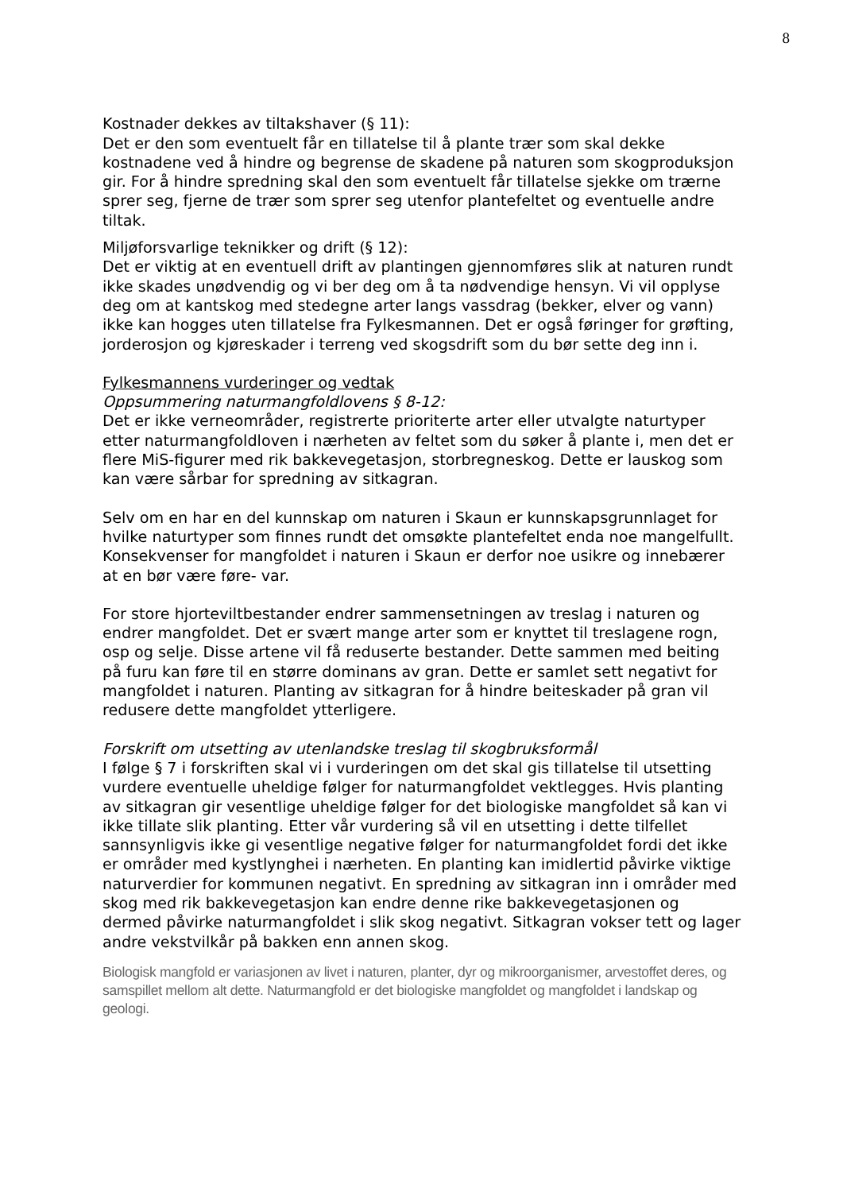8
Kostnader dekkes av tiltakshaver (§ 11):
Det er den som eventuelt får en tillatelse til å plante trær som skal dekke kostnadene ved å hindre og begrense de skadene på naturen som skogproduksjon gir. For å hindre spredning skal den som eventuelt får tillatelse sjekke om trærne sprer seg, fjerne de trær som sprer seg utenfor plantefeltet og eventuelle andre tiltak.
Miljøforsvarlige teknikker og drift (§ 12):
Det er viktig at en eventuell drift av plantingen gjennomføres slik at naturen rundt ikke skades unødvendig og vi ber deg om å ta nødvendige hensyn. Vi vil opplyse deg om at kantskog med stedegne arter langs vassdrag (bekker, elver og vann) ikke kan hogges uten tillatelse fra Fylkesmannen. Det er også føringer for grøfting, jorderosjon og kjøreskader i terreng ved skogsdrift som du bør sette deg inn i.
Fylkesmannens vurderinger og vedtak
Oppsummering naturmangfoldlovens § 8-12:
Det er ikke verneområder, registrerte prioriterte arter eller utvalgte naturtyper etter naturmangfoldloven i nærheten av feltet som du søker å plante i, men det er flere MiS-figurer med rik bakkevegetasjon, storbregneskog. Dette er lauskog som kan være sårbar for spredning av sitkagran.
Selv om en har en del kunnskap om naturen i Skaun er kunnskapsgrunnlaget for hvilke naturtyper som finnes rundt det omsøkte plantefeltet enda noe mangelfullt. Konsekvenser for mangfoldet i naturen i Skaun er derfor noe usikre og innebærer at en bør være føre- var.
For store hjorteviltbestander endrer sammensetningen av treslag i naturen og endrer mangfoldet. Det er svært mange arter som er knyttet til treslagene rogn, osp og selje. Disse artene vil få reduserte bestander. Dette sammen med beiting på furu kan føre til en større dominans av gran. Dette er samlet sett negativt for mangfoldet i naturen. Planting av sitkagran for å hindre beiteskader på gran vil redusere dette mangfoldet ytterligere.
Forskrift om utsetting av utenlandske treslag til skogbruksformål
I følge § 7 i forskriften skal vi i vurderingen om det skal gis tillatelse til utsetting vurdere eventuelle uheldige følger for naturmangfoldet vektlegges. Hvis planting av sitkagran gir vesentlige uheldige følger for det biologiske mangfoldet så kan vi ikke tillate slik planting. Etter vår vurdering så vil en utsetting i dette tilfellet sannsynligvis ikke gi vesentlige negative følger for naturmangfoldet fordi det ikke er områder med kystlynghei i nærheten. En planting kan imidlertid påvirke viktige naturverdier for kommunen negativt. En spredning av sitkagran inn i områder med skog med rik bakkevegetasjon kan endre denne rike bakkevegetasjonen og dermed påvirke naturmangfoldet i slik skog negativt. Sitkagran vokser tett og lager andre vekstvilkår på bakken enn annen skog.
Biologisk mangfold er variasjonen av livet i naturen, planter, dyr og mikroorganismer, arvestoffet deres, og samspillet mellom alt dette. Naturmangfold er det biologiske mangfoldet og mangfoldet i landskap og geologi.